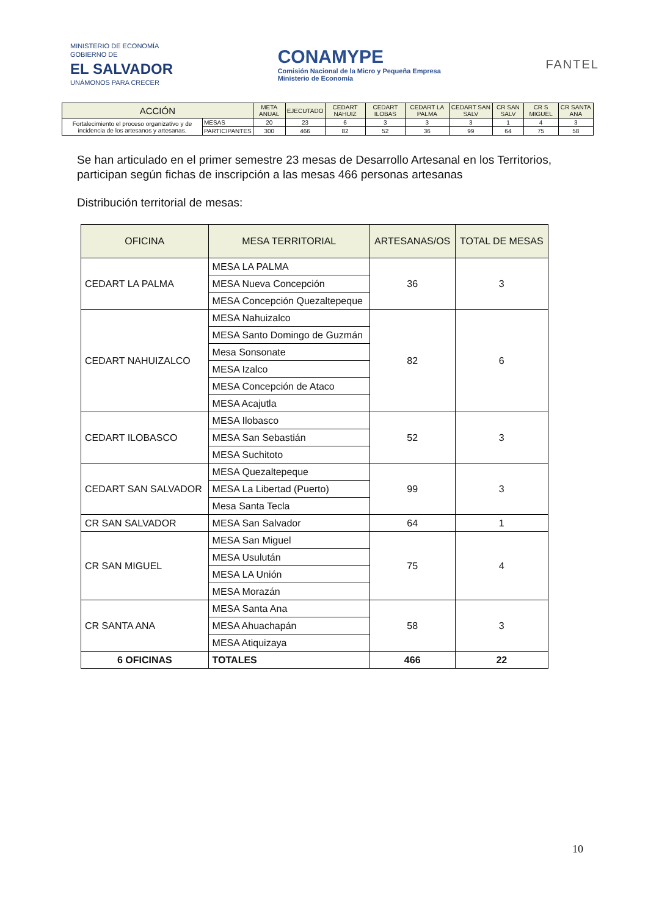MINISTERIO DE ECONOMÍA
GOBIERNO DE
EL SALVADOR
UNÁMONOS PARA CRECER
CONAMYPE
Comisión Nacional de la Micro y Pequeña Empresa
Ministerio de Economía
FANTEL
| ACCIÓN | | META ANUAL | EJECUTADO | CEDART NAHUIZ | CEDART ILOBAS | CEDART LA PALMA | CEDART SAN SALV | CR SAN SALV | CR S MIGUEL | CR SANTA ANA |
| --- | --- | --- | --- | --- | --- | --- | --- | --- | --- | --- |
| Fortalecimiento el proceso organizativo y de incidencia de los artesanos y artesanas. | MESAS | 20 | 23 | 6 | 3 | 3 | 3 | 1 | 4 | 3 |
| | PARTICIPANTES | 300 | 466 | 82 | 52 | 36 | 99 | 64 | 75 | 58 |
Se han articulado en el primer semestre 23 mesas de Desarrollo Artesanal en los Territorios, participan según fichas de inscripción a las mesas 466 personas artesanas
Distribución territorial de mesas:
| OFICINA | MESA TERRITORIAL | ARTESANAS/OS | TOTAL DE MESAS |
| --- | --- | --- | --- |
| CEDART LA PALMA | MESA LA PALMA | 36 | 3 |
| | MESA Nueva Concepción | | |
| | MESA Concepción Quezaltepeque | | |
| CEDART NAHUIZALCO | MESA Nahuizalco | 82 | 6 |
| | MESA Santo Domingo de Guzmán | | |
| | Mesa Sonsonate | | |
| | MESA Izalco | | |
| | MESA Concepción de Ataco | | |
| | MESA Acajutla | | |
| CEDART ILOBASCO | MESA Ilobasco | 52 | 3 |
| | MESA San Sebastián | | |
| | MESA Suchitoto | | |
| CEDART SAN SALVADOR | MESA Quezaltepeque | 99 | 3 |
| | MESA La Libertad (Puerto) | | |
| | Mesa Santa Tecla | | |
| CR SAN SALVADOR | MESA San Salvador | 64 | 1 |
| CR SAN MIGUEL | MESA San Miguel | 75 | 4 |
| | MESA Usulután | | |
| | MESA LA Unión | | |
| | MESA Morazán | | |
| CR SANTA ANA | MESA Santa Ana | 58 | 3 |
| | MESA Ahuachapán | | |
| | MESA Atiquizaya | | |
| 6 OFICINAS | TOTALES | 466 | 22 |
10